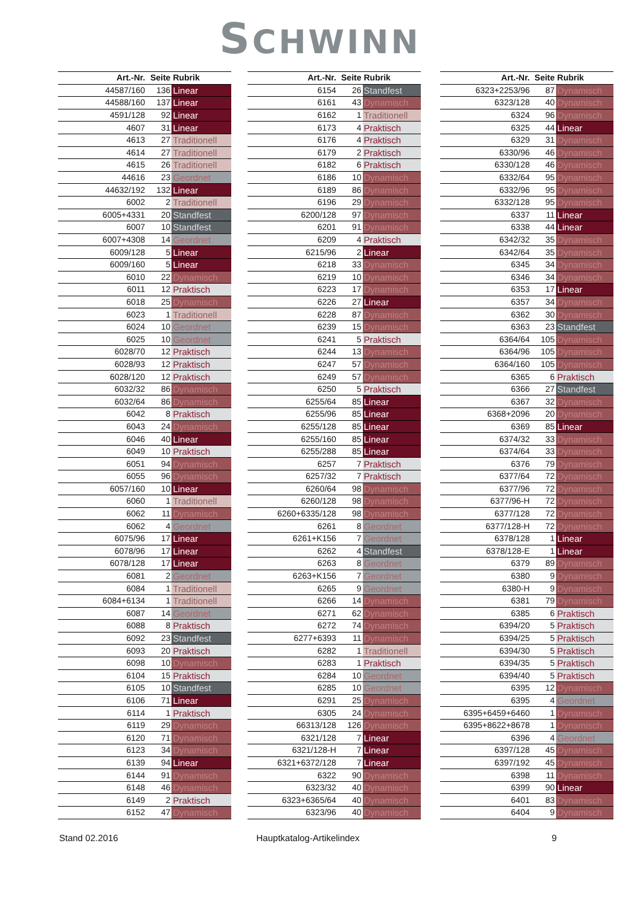SCHWINN
| Art.-Nr. | Seite | Rubrik |
| --- | --- | --- |
| 44587/160 | 136 | Linear |
| 44588/160 | 137 | Linear |
| 4591/128 | 92 | Linear |
| 4607 | 31 | Linear |
| 4613 | 27 | Traditionell |
| 4614 | 27 | Traditionell |
| 4615 | 26 | Traditionell |
| 44616 | 23 | Geordnet |
| 44632/192 | 132 | Linear |
| 6002 | 2 | Traditionell |
| 6005+4331 | 20 | Standfest |
| 6007 | 10 | Standfest |
| 6007+4308 | 14 | Geordnet |
| 6009/128 | 5 | Linear |
| 6009/160 | 5 | Linear |
| 6010 | 22 | Dynamisch |
| 6011 | 12 | Praktisch |
| 6018 | 25 | Dynamisch |
| 6023 | 1 | Traditionell |
| 6024 | 10 | Geordnet |
| 6025 | 10 | Geordnet |
| 6028/70 | 12 | Praktisch |
| 6028/93 | 12 | Praktisch |
| 6028/120 | 12 | Praktisch |
| 6032/32 | 86 | Dynamisch |
| 6032/64 | 86 | Dynamisch |
| 6042 | 8 | Praktisch |
| 6043 | 24 | Dynamisch |
| 6046 | 40 | Linear |
| 6049 | 10 | Praktisch |
| 6051 | 94 | Dynamisch |
| 6055 | 96 | Dynamisch |
| 6057/160 | 10 | Linear |
| 6060 | 1 | Traditionell |
| 6062 | 11 | Dynamisch |
| 6062 | 4 | Geordnet |
| 6075/96 | 17 | Linear |
| 6078/96 | 17 | Linear |
| 6078/128 | 17 | Linear |
| 6081 | 2 | Geordnet |
| 6084 | 1 | Traditionell |
| 6084+6134 | 1 | Traditionell |
| 6087 | 14 | Geordnet |
| 6088 | 8 | Praktisch |
| 6092 | 23 | Standfest |
| 6093 | 20 | Praktisch |
| 6098 | 10 | Dynamisch |
| 6104 | 15 | Praktisch |
| 6105 | 10 | Standfest |
| 6106 | 71 | Linear |
| 6114 | 1 | Praktisch |
| 6119 | 29 | Dynamisch |
| 6120 | 71 | Dynamisch |
| 6123 | 34 | Dynamisch |
| 6139 | 94 | Linear |
| 6144 | 91 | Dynamisch |
| 6148 | 46 | Dynamisch |
| 6149 | 2 | Praktisch |
| 6152 | 47 | Dynamisch |
| Art.-Nr. | Seite | Rubrik |
| --- | --- | --- |
| 6154 | 26 | Standfest |
| 6161 | 43 | Dynamisch |
| 6162 | 1 | Traditionell |
| 6173 | 4 | Praktisch |
| 6176 | 4 | Praktisch |
| 6179 | 2 | Praktisch |
| 6182 | 6 | Praktisch |
| 6186 | 10 | Dynamisch |
| 6189 | 86 | Dynamisch |
| 6196 | 29 | Dynamisch |
| 6200/128 | 97 | Dynamisch |
| 6201 | 91 | Dynamisch |
| 6209 | 4 | Praktisch |
| 6215/96 | 2 | Linear |
| 6218 | 33 | Dynamisch |
| 6219 | 10 | Dynamisch |
| 6223 | 17 | Dynamisch |
| 6226 | 27 | Linear |
| 6228 | 87 | Dynamisch |
| 6239 | 15 | Dynamisch |
| 6241 | 5 | Praktisch |
| 6244 | 13 | Dynamisch |
| 6247 | 57 | Dynamisch |
| 6249 | 57 | Dynamisch |
| 6250 | 5 | Praktisch |
| 6255/64 | 85 | Linear |
| 6255/96 | 85 | Linear |
| 6255/128 | 85 | Linear |
| 6255/160 | 85 | Linear |
| 6255/288 | 85 | Linear |
| 6257 | 7 | Praktisch |
| 6257/32 | 7 | Praktisch |
| 6260/64 | 98 | Dynamisch |
| 6260/128 | 98 | Dynamisch |
| 6260+6335/128 | 98 | Dynamisch |
| 6261 | 8 | Geordnet |
| 6261+K156 | 7 | Geordnet |
| 6262 | 4 | Standfest |
| 6263 | 8 | Geordnet |
| 6263+K156 | 7 | Geordnet |
| 6265 | 9 | Geordnet |
| 6266 | 14 | Dynamisch |
| 6271 | 62 | Dynamisch |
| 6272 | 74 | Dynamisch |
| 6277+6393 | 11 | Dynamisch |
| 6282 | 1 | Traditionell |
| 6283 | 1 | Praktisch |
| 6284 | 10 | Geordnet |
| 6285 | 10 | Geordnet |
| 6291 | 25 | Dynamisch |
| 6305 | 24 | Dynamisch |
| 66313/128 | 126 | Dynamisch |
| 6321/128 | 7 | Linear |
| 6321/128-H | 7 | Linear |
| 6321+6372/128 | 7 | Linear |
| 6322 | 90 | Dynamisch |
| 6323/32 | 40 | Dynamisch |
| 6323+6365/64 | 40 | Dynamisch |
| 6323/96 | 40 | Dynamisch |
| Art.-Nr. | Seite | Rubrik |
| --- | --- | --- |
| 6323+2253/96 | 87 | Dynamisch |
| 6323/128 | 40 | Dynamisch |
| 6324 | 96 | Dynamisch |
| 6325 | 44 | Linear |
| 6329 | 31 | Dynamisch |
| 6330/96 | 46 | Dynamisch |
| 6330/128 | 46 | Dynamisch |
| 6332/64 | 95 | Dynamisch |
| 6332/96 | 95 | Dynamisch |
| 6332/128 | 95 | Dynamisch |
| 6337 | 11 | Linear |
| 6338 | 44 | Linear |
| 6342/32 | 35 | Dynamisch |
| 6342/64 | 35 | Dynamisch |
| 6345 | 34 | Dynamisch |
| 6346 | 34 | Dynamisch |
| 6353 | 17 | Linear |
| 6357 | 34 | Dynamisch |
| 6362 | 30 | Dynamisch |
| 6363 | 23 | Standfest |
| 6364/64 | 105 | Dynamisch |
| 6364/96 | 105 | Dynamisch |
| 6364/160 | 105 | Dynamisch |
| 6365 | 6 | Praktisch |
| 6366 | 27 | Standfest |
| 6367 | 32 | Dynamisch |
| 6368+2096 | 20 | Dynamisch |
| 6369 | 85 | Linear |
| 6374/32 | 33 | Dynamisch |
| 6374/64 | 33 | Dynamisch |
| 6376 | 79 | Dynamisch |
| 6377/64 | 72 | Dynamisch |
| 6377/96 | 72 | Dynamisch |
| 6377/96-H | 72 | Dynamisch |
| 6377/128 | 72 | Dynamisch |
| 6377/128-H | 72 | Dynamisch |
| 6378/128 | 1 | Linear |
| 6378/128-E | 1 | Linear |
| 6379 | 89 | Dynamisch |
| 6380 | 9 | Dynamisch |
| 6380-H | 9 | Dynamisch |
| 6381 | 79 | Dynamisch |
| 6385 | 6 | Praktisch |
| 6394/20 | 5 | Praktisch |
| 6394/25 | 5 | Praktisch |
| 6394/30 | 5 | Praktisch |
| 6394/35 | 5 | Praktisch |
| 6394/40 | 5 | Praktisch |
| 6395 | 12 | Dynamisch |
| 6395 | 4 | Geordnet |
| 6395+6459+6460 | 1 | Dynamisch |
| 6395+8622+8678 | 1 | Dynamisch |
| 6396 | 4 | Geordnet |
| 6397/128 | 45 | Dynamisch |
| 6397/192 | 45 | Dynamisch |
| 6398 | 11 | Dynamisch |
| 6399 | 90 | Linear |
| 6401 | 83 | Dynamisch |
| 6404 | 9 | Dynamisch |
Stand 02.2016 Hauptkatalog-Artikelindex 9